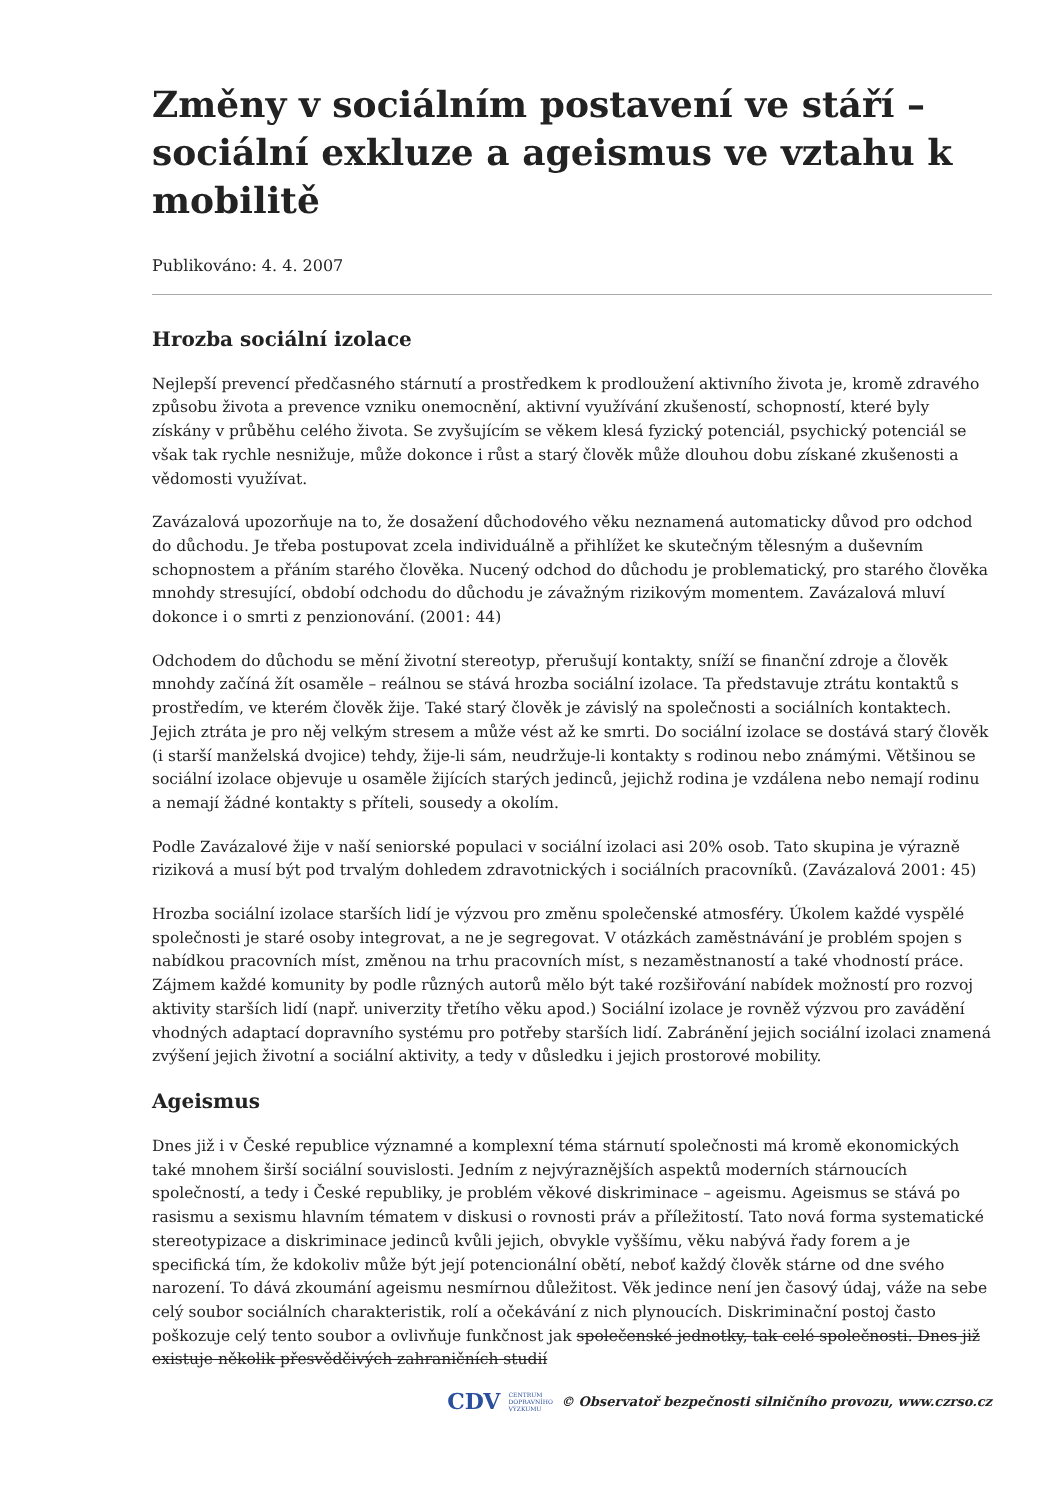Změny v sociálním postavení ve stáří – sociální exkluze a ageismus ve vztahu k mobilitě
Publikováno: 4. 4. 2007
Hrozba sociální izolace
Nejlepší prevencí předčasného stárnutí a prostředkem k prodloužení aktivního života je, kromě zdravého způsobu života a prevence vzniku onemocnění, aktivní využívání zkušeností, schopností, které byly získány v průběhu celého života. Se zvyšujícím se věkem klesá fyzický potenciál, psychický potenciál se však tak rychle nesnižuje, může dokonce i růst a starý člověk může dlouhou dobu získané zkušenosti a vědomosti využívat.
Zavázalová upozorňuje na to, že dosažení důchodového věku neznamená automaticky důvod pro odchod do důchodu. Je třeba postupovat zcela individuálně a přihlížet ke skutečným tělesným a duševním schopnostem a přáním starého člověka. Nucený odchod do důchodu je problematický, pro starého člověka mnohdy stresující, období odchodu do důchodu je závažným rizikovým momentem. Zavázalová mluví dokonce i o smrti z penzionování. (2001: 44)
Odchodem do důchodu se mění životní stereotyp, přerušují kontakty, sníží se finanční zdroje a člověk mnohdy začíná žít osaměle – reálnou se stává hrozba sociální izolace. Ta představuje ztrátu kontaktů s prostředím, ve kterém člověk žije. Také starý člověk je závislý na společnosti a sociálních kontaktech. Jejich ztráta je pro něj velkým stresem a může vést až ke smrti. Do sociální izolace se dostává starý člověk (i starší manželská dvojice) tehdy, žije-li sám, neudržuje-li kontakty s rodinou nebo známými. Většinou se sociální izolace objevuje u osaměle žijících starých jedinců, jejichž rodina je vzdálena nebo nemají rodinu a nemají žádné kontakty s příteli, sousedy a okolím.
Podle Zavázalové žije v naší seniorské populaci v sociální izolaci asi 20% osob. Tato skupina je výrazně riziková a musí být pod trvalým dohledem zdravotnických i sociálních pracovníků. (Zavázalová 2001: 45)
Hrozba sociální izolace starších lidí je výzvou pro změnu společenské atmosféry. Úkolem každé vyspělé společnosti je staré osoby integrovat, a ne je segregovat. V otázkách zaměstnávání je problém spojen s nabídkou pracovních míst, změnou na trhu pracovních míst, s nezaměstnaností a také vhodností práce. Zájmem každé komunity by podle různých autorů mělo být také rozšiřování nabídek možností pro rozvoj aktivity starších lidí (např. univerzity třetího věku apod.) Sociální izolace je rovněž výzvou pro zavádění vhodných adaptací dopravního systému pro potřeby starších lidí. Zabránění jejich sociální izolaci znamená zvýšení jejich životní a sociální aktivity, a tedy v důsledku i jejich prostorové mobility.
Ageismus
Dnes již i v České republice významné a komplexní téma stárnutí společnosti má kromě ekonomických také mnohem širší sociální souvislosti. Jedním z nejvýraznějších aspektů moderních stárnoucích společností, a tedy i České republiky, je problém věkové diskriminace – ageismu. Ageismus se stává po rasismu a sexismu hlavním tématem v diskusi o rovnosti práv a příležitostí. Tato nová forma systematické stereotypizace a diskriminace jedinců kvůli jejich, obvykle vyššímu, věku nabývá řady forem a je specifická tím, že kdokoliv může být její potencionální obětí, neboť každý člověk stárne od dne svého narození. To dává zkoumání ageismu nesmírnou důležitost. Věk jedince není jen časový údaj, váže na sebe celý soubor sociálních charakteristik, rolí a očekávání z nich plynoucích. Diskriminační postoj často poškozuje celý tento soubor a ovlivňuje funkčnost jak společenské jednotky, tak celé společnosti. Dnes již existuje několik přesvědčivých zahraničních studií
CDV CENTRUM
DOPRAVNÍHO
VÝZKUMU © Observatoř bezpečnosti silničního provozu, www.czrso.cz